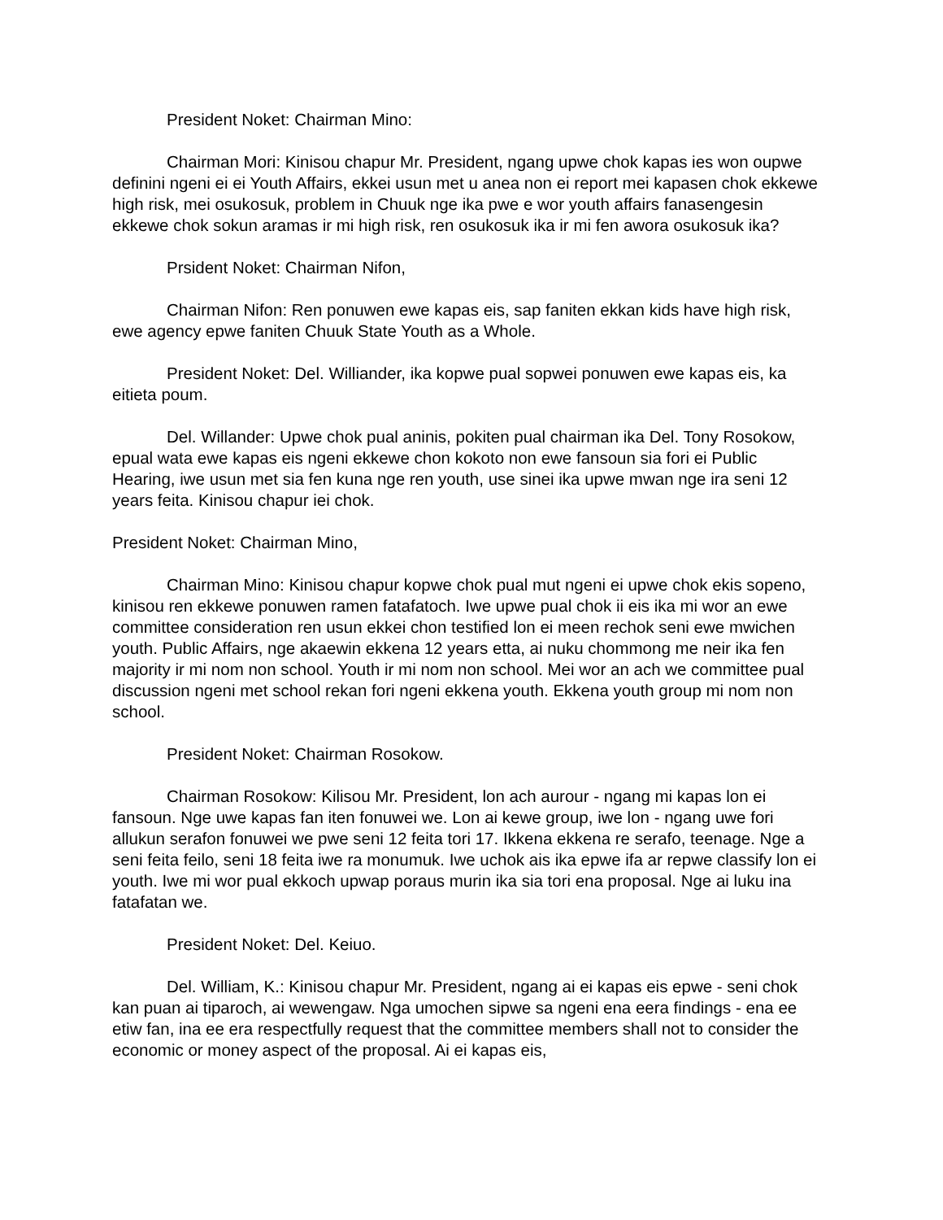President Noket: Chairman Mino:
Chairman Mori: Kinisou chapur Mr. President, ngang upwe chok kapas ies won oupwe definini ngeni ei ei Youth Affairs, ekkei usun met u anea non ei report mei kapasen chok ekkewe high risk, mei osukosuk, problem in Chuuk nge ika pwe e wor youth affairs fanasengesin ekkewe chok sokun aramas ir mi high risk, ren osukosuk ika ir mi fen awora osukosuk ika?
Prsident Noket: Chairman Nifon,
Chairman Nifon: Ren ponuwen ewe kapas eis, sap faniten ekkan kids have high risk, ewe agency epwe faniten Chuuk State Youth as a Whole.
President Noket: Del. Williander, ika kopwe pual sopwei ponuwen ewe kapas eis, ka eitieta poum.
Del. Willander: Upwe chok pual aninis, pokiten pual chairman ika Del. Tony Rosokow, epual wata ewe kapas eis ngeni ekkewe chon kokoto non ewe fansoun sia fori ei Public Hearing, iwe usun met sia fen kuna nge ren youth, use sinei ika upwe mwan nge ira seni 12 years feita. Kinisou chapur iei chok.
President Noket: Chairman Mino,
Chairman Mino: Kinisou chapur kopwe chok pual mut ngeni ei upwe chok ekis sopeno, kinisou ren ekkewe ponuwen ramen fatafatoch. Iwe upwe pual chok ii eis ika mi wor an ewe committee consideration ren usun ekkei chon testified lon ei meen rechok seni ewe mwichen youth. Public Affairs, nge akaewin ekkena 12 years etta, ai nuku chommong me neir ika fen majority ir mi nom non school. Youth ir mi nom non school. Mei wor an ach we committee pual discussion ngeni met school rekan fori ngeni ekkena youth. Ekkena youth group mi nom non school.
President Noket: Chairman Rosokow.
Chairman Rosokow: Kilisou Mr. President, lon ach aurour - ngang mi kapas lon ei fansoun. Nge uwe kapas fan iten fonuwei we. Lon ai kewe group, iwe lon - ngang uwe fori allukun serafon fonuwei we pwe seni 12 feita tori 17. Ikkena ekkena re serafo, teenage. Nge a seni feita feilo, seni 18 feita iwe ra monumuk. Iwe uchok ais ika epwe ifa ar repwe classify lon ei youth. Iwe mi wor pual ekkoch upwap poraus murin ika sia tori ena proposal. Nge ai luku ina fatafatan we.
President Noket: Del. Keiuo.
Del. William, K.: Kinisou chapur Mr. President, ngang ai ei kapas eis epwe - seni chok kan puan ai tiparoch, ai wewengaw. Nga umochen sipwe sa ngeni ena eera findings - ena ee etiw fan, ina ee era respectfully request that the committee members shall not to consider the economic or money aspect of the proposal. Ai ei kapas eis,